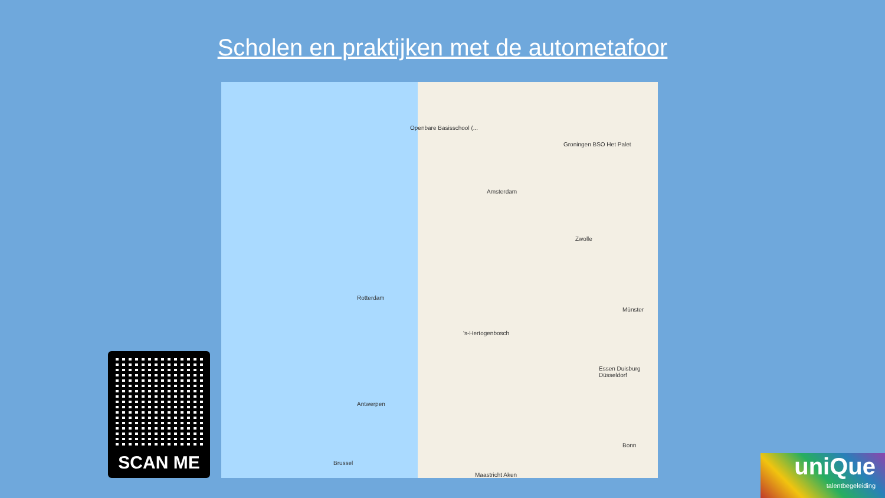Scholen en praktijken met de autometafoor
Openbare Basisschool (...
Groningen BSO Het Palet
Amsterdam
Zwolle
Rotterdam
's-Hertogenbosch
Essen Duisburg Düsseldorf
Antwerpen
Brussel
Maastricht Aken
Bonn
Münster
SCAN ME
uniQue
talentbegeleiding